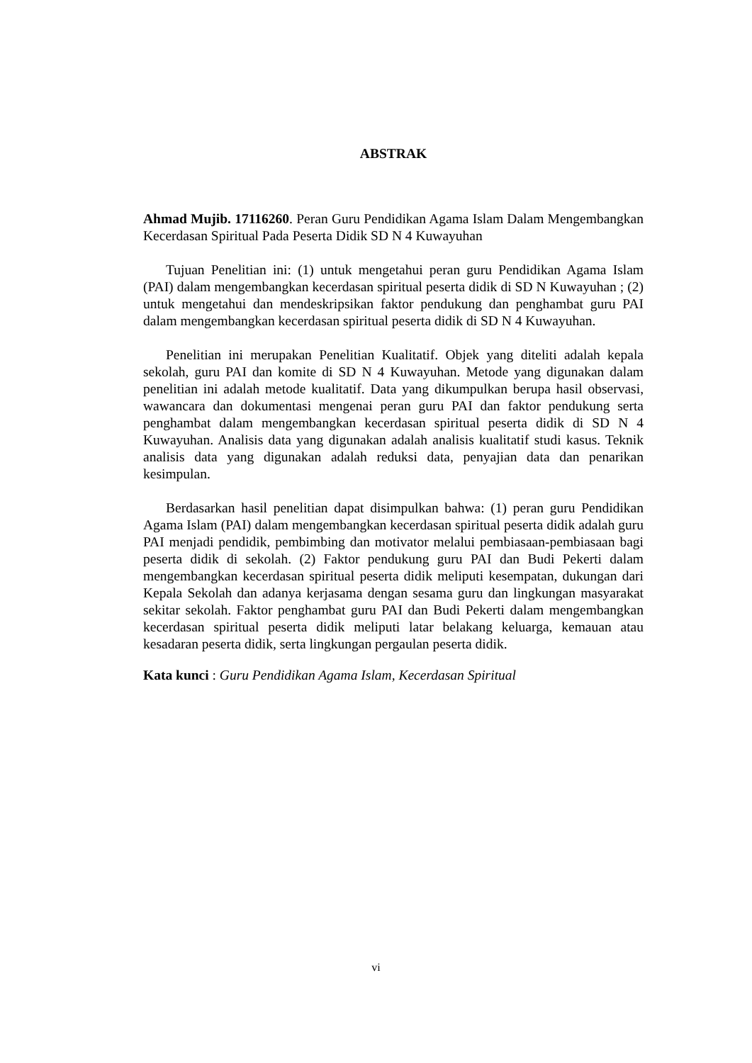ABSTRAK
Ahmad Mujib. 17116260. Peran Guru Pendidikan Agama Islam Dalam Mengembangkan Kecerdasan Spiritual Pada Peserta Didik SD N 4 Kuwayuhan
Tujuan Penelitian ini: (1) untuk mengetahui peran guru Pendidikan Agama Islam (PAI) dalam mengembangkan kecerdasan spiritual peserta didik di SD N Kuwayuhan ; (2) untuk mengetahui dan mendeskripsikan faktor pendukung dan penghambat guru PAI dalam mengembangkan kecerdasan spiritual peserta didik di SD N 4 Kuwayuhan.
Penelitian ini merupakan Penelitian Kualitatif. Objek yang diteliti adalah kepala sekolah, guru PAI dan komite di SD N 4 Kuwayuhan. Metode yang digunakan dalam penelitian ini adalah metode kualitatif. Data yang dikumpulkan berupa hasil observasi, wawancara dan dokumentasi mengenai peran guru PAI dan faktor pendukung serta penghambat dalam mengembangkan kecerdasan spiritual peserta didik di SD N 4 Kuwayuhan. Analisis data yang digunakan adalah analisis kualitatif studi kasus. Teknik analisis data yang digunakan adalah reduksi data, penyajian data dan penarikan kesimpulan.
Berdasarkan hasil penelitian dapat disimpulkan bahwa: (1) peran guru Pendidikan Agama Islam (PAI) dalam mengembangkan kecerdasan spiritual peserta didik adalah guru PAI menjadi pendidik, pembimbing dan motivator melalui pembiasaan-pembiasaan bagi peserta didik di sekolah. (2) Faktor pendukung guru PAI dan Budi Pekerti dalam mengembangkan kecerdasan spiritual peserta didik meliputi kesempatan, dukungan dari Kepala Sekolah dan adanya kerjasama dengan sesama guru dan lingkungan masyarakat sekitar sekolah. Faktor penghambat guru PAI dan Budi Pekerti dalam mengembangkan kecerdasan spiritual peserta didik meliputi latar belakang keluarga, kemauan atau kesadaran peserta didik, serta lingkungan pergaulan peserta didik.
Kata kunci : Guru Pendidikan Agama Islam, Kecerdasan Spiritual
vi